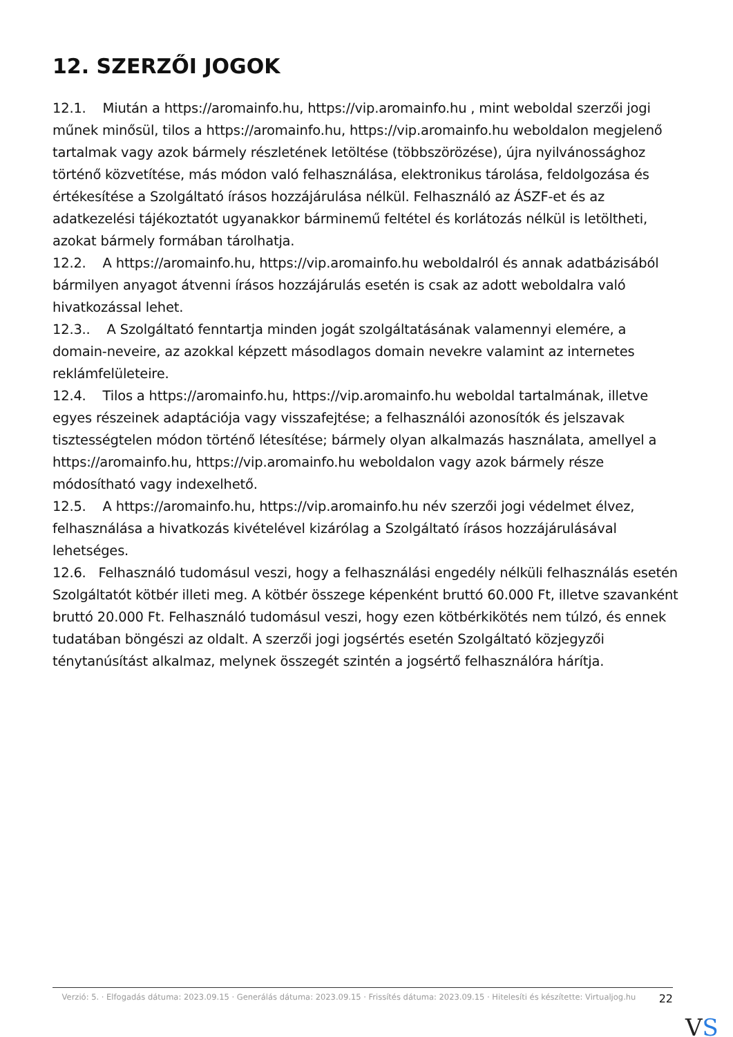12. SZERZŐI JOGOK
12.1. Miután a https://aromainfo.hu, https://vip.aromainfo.hu , mint weboldal szerzői jogi műnek minősül, tilos a https://aromainfo.hu, https://vip.aromainfo.hu weboldalon megjelenő tartalmak vagy azok bármely részletének letöltése (többszörözése), újra nyilvánossághoz történő közvetítése, más módon való felhasználása, elektronikus tárolása, feldolgozása és értékesítése a Szolgáltató írásos hozzájárulása nélkül. Felhasználó az ÁSZF-et és az adatkezelési tájékoztatót ugyanakkor bárminemű feltétel és korlátozás nélkül is letöltheti, azokat bármely formában tárolhatja.
12.2. A https://aromainfo.hu, https://vip.aromainfo.hu weboldalról és annak adatbázisából bármilyen anyagot átvenni írásos hozzájárulás esetén is csak az adott weboldalra való hivatkozással lehet.
12.3.. A Szolgáltató fenntartja minden jogát szolgáltatásának valamennyi elemére, a domain-neveire, az azokkal képzett másodlagos domain nevekre valamint az internetes reklámfelületeire.
12.4. Tilos a https://aromainfo.hu, https://vip.aromainfo.hu weboldal tartalmának, illetve egyes részeinek adaptációja vagy visszafejtése; a felhasználói azonosítók és jelszavak tisztességtelen módon történő létesítése; bármely olyan alkalmazás használata, amellyel a https://aromainfo.hu, https://vip.aromainfo.hu weboldalon vagy azok bármely része módosítható vagy indexelhető.
12.5. A https://aromainfo.hu, https://vip.aromainfo.hu név szerzői jogi védelmet élvez, felhasználása a hivatkozás kivételével kizárólag a Szolgáltató írásos hozzájárulásával lehetséges.
12.6. Felhasználó tudomásul veszi, hogy a felhasználási engedély nélküli felhasználás esetén Szolgáltatót kötbér illeti meg. A kötbér összege képenként bruttó 60.000 Ft, illetve szavanként bruttó 20.000 Ft. Felhasználó tudomásul veszi, hogy ezen kötbérkikötés nem túlzó, és ennek tudatában böngészi az oldalt. A szerzői jogi jogsértés esetén Szolgáltató közjegyzői ténytanúsítást alkalmaz, melynek összegét szintén a jogsértő felhasználóra hárítja.
Verzió: 5. · Elfogadás dátuma: 2023.09.15 · Generálás dátuma: 2023.09.15 · Frissítés dátuma: 2023.09.15 · Hitelesíti és készítette: Virtualjog.hu
22
VS